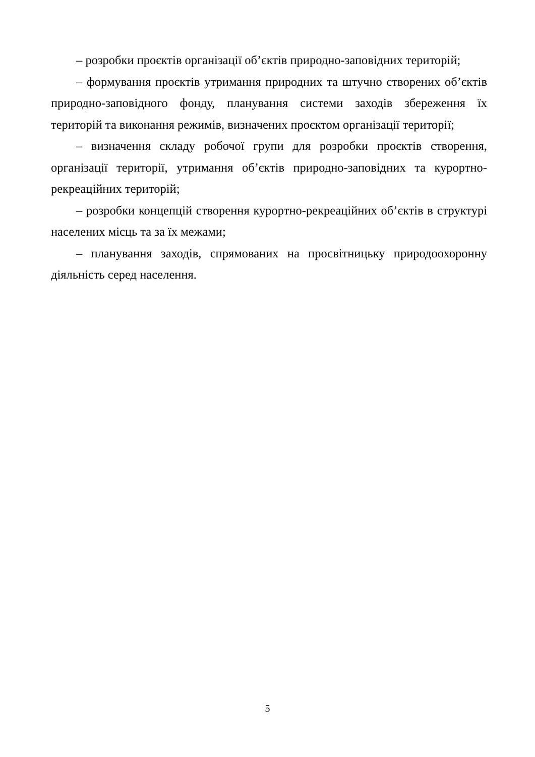– розробки проєктів організації об’єктів природно-заповідних територій;
– формування проєктів утримання природних та штучно створених об’єктів природно-заповідного фонду, планування системи заходів збереження їх територій та виконання режимів, визначених проєктом організації території;
– визначення складу робочої групи для розробки проєктів створення, організації території, утримання об’єктів природно-заповідних та курортно-рекреаційних територій;
– розробки концепцій створення курортно-рекреаційних об’єктів в структурі населених місць та за їх межами;
– планування заходів, спрямованих на просвітницьку природоохоронну діяльність серед населення.
5